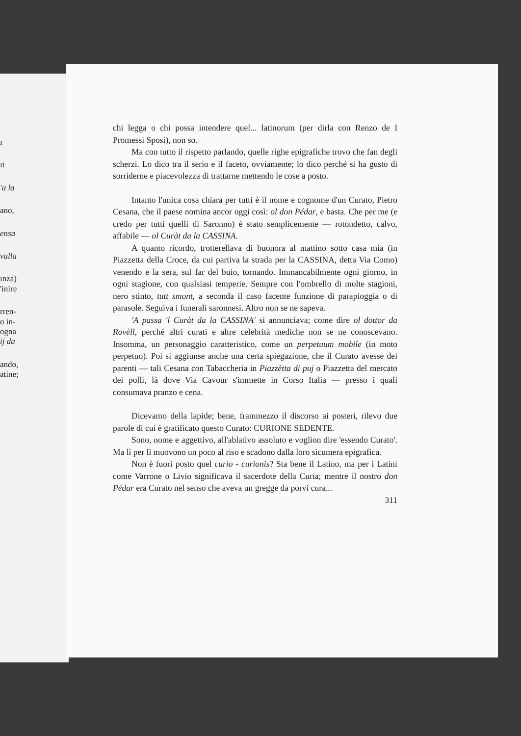ı
ıt
'a la
ano,
ensa
valla
ınza)
'inire
rren-
o in-
ogna
ij da
ando,
atine;
chi legga o chi possa intendere quel... latinorum (per dirla con Renzo de I Promessi Sposi), non so.
Ma con tutto il rispetto parlando, quelle righe epigrafiche trovo che fan degli scherzi. Lo dico tra il serio e il faceto, ovviamente; lo dico perché si ha gusto di sorriderne e piacevolezza di trattarne mettendo le cose a posto.
Intanto l'unica cosa chiara per tutti è il nome e cognome d'un Curato, Pietro Cesana, che il paese nomina ancor oggi così: ol don Pédar, e basta. Che per me (e credo per tutti quelli di Saronno) è stato semplicemente — rotondetto, calvo, affabile — ol Curàt da la CASSINA.
A quanto ricordo, trotterellava di buonora al mattino sotto casa mia (in Piazzetta della Croce, da cui partiva la strada per la CASSINA, detta Via Como) venendo e la sera, sul far del buio, tornando. Immancabilmente ogni giorno, in ogni stagione, con qualsiasi temperie. Sempre con l'ombrello di molte stagioni, nero stinto, tutt smont, a seconda il caso facente funzione di parapioggia o di parasole. Seguiva i funerali saronnesi. Altro non se ne sapeva.
'A passa 'l Curàt da la CASSINA' si annunciava; come dire ol dottor da Rovèll, perché altri curati e altre celebrità mediche non se ne conoscevano. Insomma, un personaggio caratteristico, come un perpetuum mobile (in moto perpetuo). Poi si aggiunse anche una certa spiegazione, che il Curato avesse dei parenti — tali Cesana con Tabaccheria in Piazzètta di puj o Piazzetta del mercato dei polli, là dove Via Cavour s'immette in Corso Italia — presso i quali consumava pranzo e cena.
Dicevamo della lapide; bene, frammezzo il discorso ai posteri, rilevo due parole di cui è gratificato questo Curato: CURIONE SEDENTE.
Sono, nome e aggettivo, all'ablativo assoluto e voglion dire 'essendo Curato'. Ma lì per lì muovono un poco al riso e scadono dalla loro sicumera epigrafica.
Non è fuori posto quel curio - curionis? Sta bene il Latino, ma per i Latini come Varrone o Livio significava il sacerdote della Curia; mentre il nostro don Pédar era Curato nel senso che aveva un gregge da porvi cura...
311